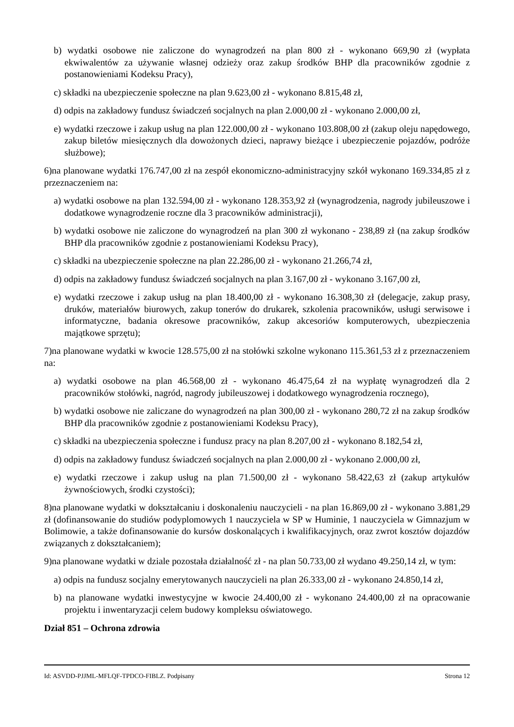b) wydatki osobowe nie zaliczone do wynagrodzeń na plan 800 zł - wykonano 669,90 zł (wypłata ekwiwalentów za używanie własnej odzieży oraz zakup środków BHP dla pracowników zgodnie z postanowieniami Kodeksu Pracy),
c) składki na ubezpieczenie społeczne na plan 9.623,00 zł - wykonano 8.815,48 zł,
d) odpis na zakładowy fundusz świadczeń socjalnych na plan 2.000,00 zł - wykonano 2.000,00 zł,
e) wydatki rzeczowe i zakup usług na plan 122.000,00 zł - wykonano 103.808,00 zł (zakup oleju napędowego, zakup biletów miesięcznych dla dowożonych dzieci, naprawy bieżące i ubezpieczenie pojazdów, podróże służbowe);
6)na planowane wydatki 176.747,00 zł na zespół ekonomiczno-administracyjny szkół wykonano 169.334,85 zł z przeznaczeniem na:
a) wydatki osobowe na plan 132.594,00 zł - wykonano 128.353,92 zł (wynagrodzenia, nagrody jubileuszowe i dodatkowe wynagrodzenie roczne dla 3 pracowników administracji),
b) wydatki osobowe nie zaliczone do wynagrodzeń na plan 300 zł wykonano - 238,89 zł (na zakup środków BHP dla pracowników zgodnie z postanowieniami Kodeksu Pracy),
c) składki na ubezpieczenie społeczne na plan 22.286,00 zł - wykonano 21.266,74 zł,
d) odpis na zakładowy fundusz świadczeń socjalnych na plan 3.167,00 zł - wykonano 3.167,00 zł,
e) wydatki rzeczowe i zakup usług na plan 18.400,00 zł - wykonano 16.308,30 zł (delegacje, zakup prasy, druków, materiałów biurowych, zakup tonerów do drukarek, szkolenia pracowników, usługi serwisowe i informatyczne, badania okresowe pracowników, zakup akcesoriów komputerowych, ubezpieczenia majątkowe sprzętu);
7)na planowane wydatki w kwocie 128.575,00 zł na stołówki szkolne wykonano 115.361,53 zł z przeznaczeniem na:
a) wydatki osobowe na plan 46.568,00 zł - wykonano 46.475,64 zł na wypłatę wynagrodzeń dla 2 pracowników stołówki, nagród, nagrody jubileuszowej i dodatkowego wynagrodzenia rocznego),
b) wydatki osobowe nie zaliczane do wynagrodzeń na plan 300,00 zł - wykonano 280,72 zł na zakup środków BHP dla pracowników zgodnie z postanowieniami Kodeksu Pracy),
c) składki na ubezpieczenia społeczne i fundusz pracy na plan 8.207,00 zł - wykonano 8.182,54 zł,
d) odpis na zakładowy fundusz świadczeń socjalnych na plan 2.000,00 zł - wykonano 2.000,00 zł,
e) wydatki rzeczowe i zakup usług na plan 71.500,00 zł - wykonano 58.422,63 zł (zakup artykułów żywnościowych, środki czystości);
8)na planowane wydatki w dokształcaniu i doskonaleniu nauczycieli - na plan 16.869,00 zł - wykonano 3.881,29 zł (dofinansowanie do studiów podyplomowych 1 nauczyciela w SP w Huminie, 1 nauczyciela w Gimnazjum w Bolimowie, a także dofinansowanie do kursów doskonalących i kwalifikacyjnych, oraz zwrot kosztów dojazdów związanych z dokształcaniem);
9)na planowane wydatki w dziale pozostała działalność zł - na plan 50.733,00 zł wydano 49.250,14 zł, w tym:
a) odpis na fundusz socjalny emerytowanych nauczycieli na plan 26.333,00 zł - wykonano 24.850,14 zł,
b) na planowane wydatki inwestycyjne w kwocie 24.400,00 zł - wykonano 24.400,00 zł na opracowanie projektu i inwentaryzacji celem budowy kompleksu oświatowego.
Dział 851 – Ochrona zdrowia
Id: ASVDD-PJJML-MFLQF-TPDCO-FIBLZ. Podpisany Strona 12